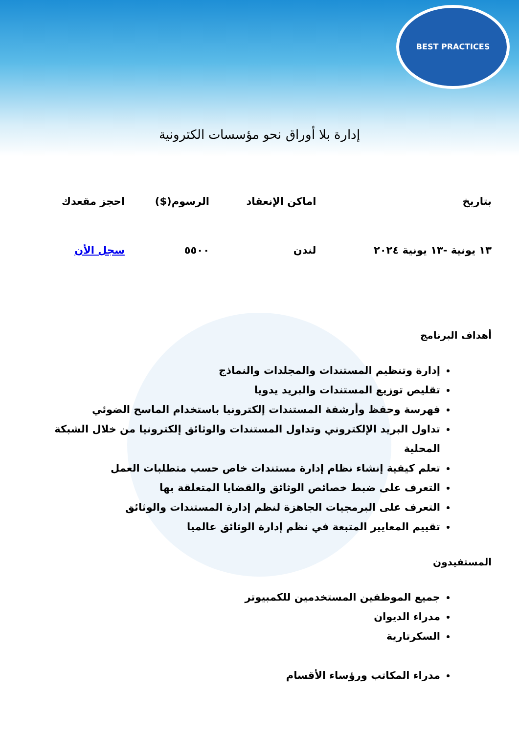BEST PRACTICES
إدارة بلا أوراق نحو مؤسسات الكترونية
| بتاريخ | اماكن الإنعقاد | الرسوم($) | احجز مقعدك |
| --- | --- | --- | --- |
| ١٣ يونية -١٣ يونية ٢٠٢٤ | لندن | ٥٥٠٠ | سجل الأن |
أهداف البرنامج
إدارة وتنظيم المستندات والمجلدات والنماذج
تقليص توزيع المستندات والبريد يدويا
فهرسة وحفظ وأرشفة المستندات إلكترونيا باستخدام الماسح الضوئي
تداول البريد الإلكتروني وتداول المستندات والوثائق إلكترونيا من خلال الشبكة المحلية
تعلم كيفية إنشاء نظام إدارة مستندات خاص حسب متطلبات العمل
التعرف على ضبط خصائص الوثائق والقضايا المتعلقة بها
التعرف على البرمجيات الجاهزة لنظم إدارة المستندات والوثائق
تقييم المعايير المتبعة في نظم إدارة الوثائق عالميا
المستفيدون
جميع الموظفين المستخدمين للكمبيوتر
مدراء الديوان
السكرتارية
مدراء المكاتب ورؤساء الأقسام